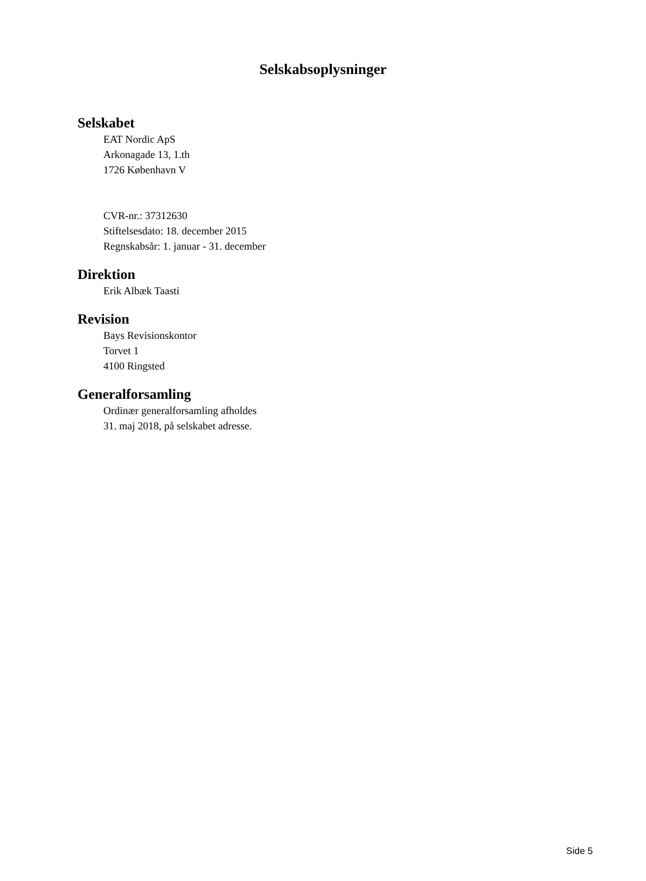Selskabsoplysninger
Selskabet
EAT Nordic ApS
Arkonagade 13, 1.th
1726 København V
CVR-nr.: 37312630
Stiftelsesdato: 18. december 2015
Regnskabsår: 1. januar - 31. december
Direktion
Erik Albæk Taasti
Revision
Bays Revisionskontor
Torvet 1
4100 Ringsted
Generalforsamling
Ordinær generalforsamling afholdes
31. maj 2018, på selskabet adresse.
Side 5